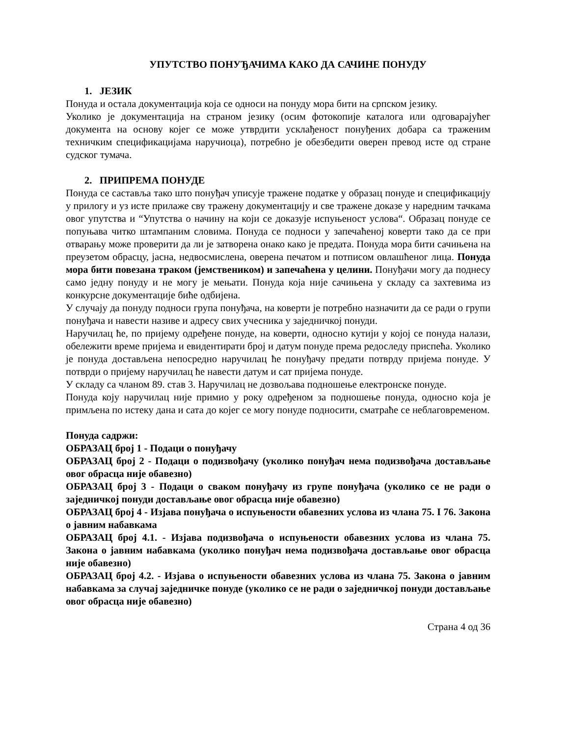УПУТСТВО ПОНУЂАЧИМА КАКО ДА САЧИНЕ ПОНУДУ
1. ЈЕЗИК
Понуда и остала документација која се односи на понуду мора бити на српском језику.
Уколико је документација на страном језику (осим фотокопије каталога или одговарајућег документа на основу којег се може утврдити усклађеност понуђених добара са траженим техничким спецификацијама наручиоца), потребно је обезбедити оверен превод исте од стране судског тумача.
2. ПРИПРЕМА ПОНУДЕ
Понуда се саставља тако што понуђач уписује тражене податке у образац понуде и спецификацију у прилогу и уз исте прилаже сву тражену документацију и све тражене доказе у наредним тачкама овог упутства и “Упутства о начину на који се доказује испуњеност услова“. Образац понуде се попуњава читко штампаним словима. Понуда се подноси у запечаћеној коверти тако да се при отварању може проверити да ли је затворена онако како је предата. Понуда мора бити сачињена на преузетом обрасцу, јасна, недвосмислена, оверена печатом и потписом овлашћеног лица. Понуда мора бити повезана траком (јемствеником) и запечаћена у целини. Понуђачи могу да поднесу само једну понуду и не могу је мењати. Понуда која није сачињена у складу са захтевима из конкурсне документације биће одбијена.
У случају да понуду подноси група понуђача, на коверти је потребно назначити да се ради о групи понуђача и навести називе и адресу свих учесника у заједничкој понуди.
Наручилац ће, по пријему одређене понуде, на коверти, односно кутији у којој се понуда налази, обележити време пријема и евидентирати број и датум понуде према редоследу приспећа. Уколико је понуда достављена непосредно наручилац ће понуђачу предати потврду пријема понуде. У потврди о пријему наручилац ће навести датум и сат пријема понуде.
У складу са чланом 89. став 3. Наручилац не дозвољава подношење електронске понуде.
Понуда коју наручилац није примио у року одређеном за подношење понуда, односно која је примљена по истеку дана и сата до којег се могу понуде подносити, сматраће се неблаговременом.
Понуда садржи:
ОБРАЗАЦ број 1 - Подаци о понуђачу
ОБРАЗАЦ број 2 - Подаци о подизвођачу (уколико понуђач нема подизвођача достављање овог обрасца није обавезно)
ОБРАЗАЦ број 3 - Подаци о сваком понуђачу из групе понуђача (уколико се не ради о заједничкој понуди достављање овог обрасца није обавезно)
ОБРАЗАЦ број 4 - Изјава понуђача о испуњености обавезних услова из члана 75. I 76. Закона о јавним набавкама
ОБРАЗАЦ број 4.1. - Изјава подизвођача о испуњености обавезних услова из члана 75. Закона о јавним набавкама (уколико понуђач нема подизвођача достављање овог обрасца није обавезно)
ОБРАЗАЦ број 4.2. - Изјава о испуњености обавезних услова из члана 75. Закона о јавним набавкама за случај заједничке понуде (уколико се не ради о заједничкој понуди достављање овог обрасца није обавезно)
Страна 4 од 36